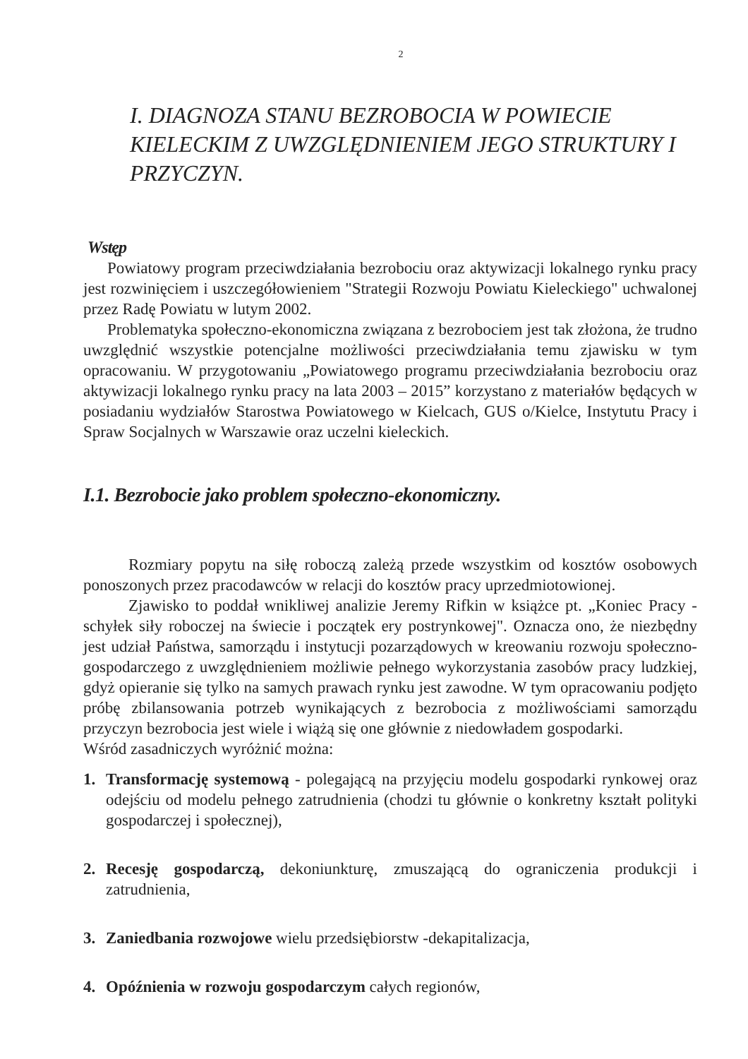2
I. DIAGNOZA STANU BEZROBOCIA W POWIECIE KIELECKIM Z UWZGLĘDNIENIEM JEGO STRUKTURY I PRZYCZYN.
Wstęp
Powiatowy program przeciwdziałania bezrobociu oraz aktywizacji lokalnego rynku pracy jest rozwinięciem i uszczegółowieniem "Strategii Rozwoju Powiatu Kieleckiego" uchwalonej przez Radę Powiatu w lutym 2002.
Problematyka społeczno-ekonomiczna związana z bezrobociem jest tak złożona, że trudno uwzględnić wszystkie potencjalne możliwości przeciwdziałania temu zjawisku w tym opracowaniu. W przygotowaniu „Powiatowego programu przeciwdziałania bezrobociu oraz aktywizacji lokalnego rynku pracy na lata 2003 – 2015” korzystano z materiałów będących w posiadaniu wydziałów Starostwa Powiatowego w Kielcach, GUS o/Kielce, Instytutu Pracy i Spraw Socjalnych w Warszawie oraz uczelni kieleckich.
I.1. Bezrobocie jako problem społeczno-ekonomiczny.
Rozmiary popytu na siłę roboczą zależą przede wszystkim od kosztów osobowych ponoszonych przez pracodawców w relacji do kosztów pracy uprzedmiotowionej.
Zjawisko to poddał wnikliwej analizie Jeremy Rifkin w książce pt. „Koniec Pracy - schyłek siły roboczej na świecie i początek ery postrynkowej". Oznacza ono, że niezbędny jest udział Państwa, samorządu i instytucji pozarządowych w kreowaniu rozwoju społeczno-gospodarczego z uwzględnieniem możliwie pełnego wykorzystania zasobów pracy ludzkiej, gdyż opieranie się tylko na samych prawach rynku jest zawodne. W tym opracowaniu podjęto próbę zbilansowania potrzeb wynikających z bezrobocia z możliwościami samorządu przyczyn bezrobocia jest wiele i wiążą się one głównie z niedowładem gospodarki.
Wśród zasadniczych wyróżnić można:
1. Transformację systemową - polegającą na przyjęciu modelu gospodarki rynkowej oraz odejściu od modelu pełnego zatrudnienia (chodzi tu głównie o konkretny kształt polityki gospodarczej i społecznej),
2. Recesję gospodarczą, dekoniunkturę, zmuszającą do ograniczenia produkcji i zatrudnienia,
3. Zaniedbania rozwojowe wielu przedsiębiorstw -dekapitalizacja,
4. Opóźnienia w rozwoju gospodarczym całych regionów,